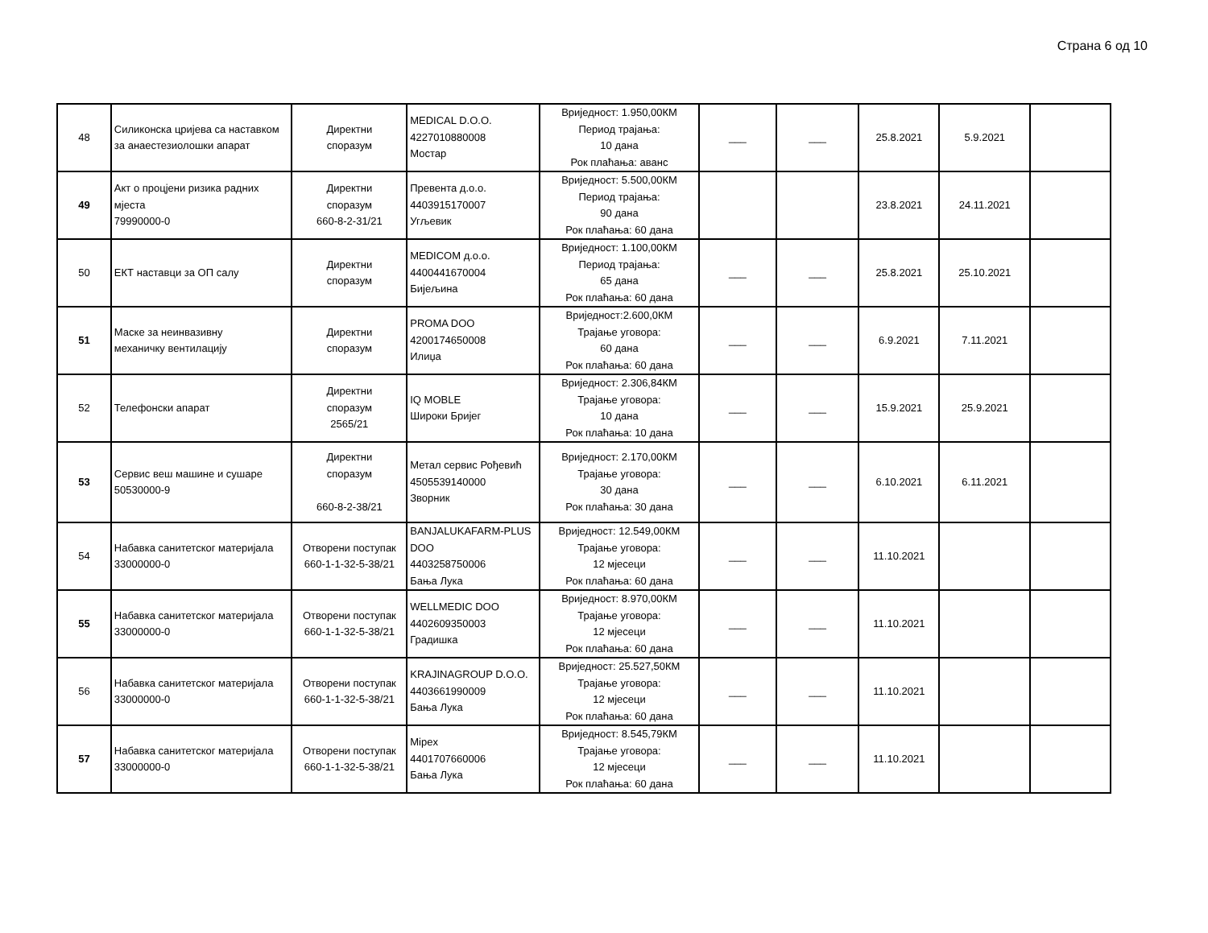Страна 6 од 10
| 48 | Силиконска цријева са наставком за анаестезиолошки апарат | Директни споразум | MEDICAL D.O.O. 4227010880008 Мостар | Вриједност: 1.950,00КМ Период трајања: 10 дана Рок плаћања: аванс | ___ | ___ | 25.8.2021 | 5.9.2021 | |
| 49 | Акт о процјени ризика радних мјеста 79990000-0 | Директни споразум 660-8-2-31/21 | Превента д.о.о. 4403915170007 Угљевик | Вриједност: 5.500,00КМ Период трајања: 90 дана Рок плаћања: 60 дана | | | 23.8.2021 | 24.11.2021 | |
| 50 | ЕКТ наставци за ОП салу | Директни споразум | MEDICOM д.о.о. 4400441670004 Бијељина | Вриједност: 1.100,00КМ Период трајања: 65 дана Рок плаћања: 60 дана | ___ | ___ | 25.8.2021 | 25.10.2021 | |
| 51 | Маске за неинвазивну механичку вентилацију | Директни споразум | PROMA DOO 4200174650008 Илиџа | Вриједност:2.600,0КМ Трајање уговора: 60 дана Рок плаћања: 60 дана | ___ | ___ | 6.9.2021 | 7.11.2021 | |
| 52 | Телефонски апарат | Директни споразум 2565/21 | IQ MOBLE Широки Бријег | Вриједност: 2.306,84КМ Трајање уговора: 10 дана Рок плаћања: 10 дана | ___ | ___ | 15.9.2021 | 25.9.2021 | |
| 53 | Сервис веш машине и сушаре 50530000-9 | Директни споразум 660-8-2-38/21 | Метал сервис Рођевић 4505539140000 Зворник | Вриједност: 2.170,00КМ Трајање уговора: 30 дана Рок плаћања: 30 дана | ___ | ___ | 6.10.2021 | 6.11.2021 | |
| 54 | Набавка санитетског материјала 33000000-0 | Отворени поступак 660-1-1-32-5-38/21 | BANJALUKAFARM-PLUS DOO 4403258750006 Бања Лука | Вриједност: 12.549,00КМ Трајање уговора: 12 мјесеци Рок плаћања: 60 дана | ___ | ___ | 11.10.2021 | | |
| 55 | Набавка санитетског материјала 33000000-0 | Отворени поступак 660-1-1-32-5-38/21 | WELLMEDIC DOO 4402609350003 Градишка | Вриједност: 8.970,00КМ Трајање уговора: 12 мјесеци Рок плаћања: 60 дана | ___ | ___ | 11.10.2021 | | |
| 56 | Набавка санитетског материјала 33000000-0 | Отворени поступак 660-1-1-32-5-38/21 | KRAJINAGROUP D.O.O. 4403661990009 Бања Лука | Вриједност: 25.527,50КМ Трајање уговора: 12 мјесеци Рок плаћања: 60 дана | ___ | ___ | 11.10.2021 | | |
| 57 | Набавка санитетског материјала 33000000-0 | Отворени поступак 660-1-1-32-5-38/21 | Mipex 4401707660006 Бања Лука | Вриједност: 8.545,79КМ Трајање уговора: 12 мјесеци Рок плаћања: 60 дана | ___ | ___ | 11.10.2021 | | |